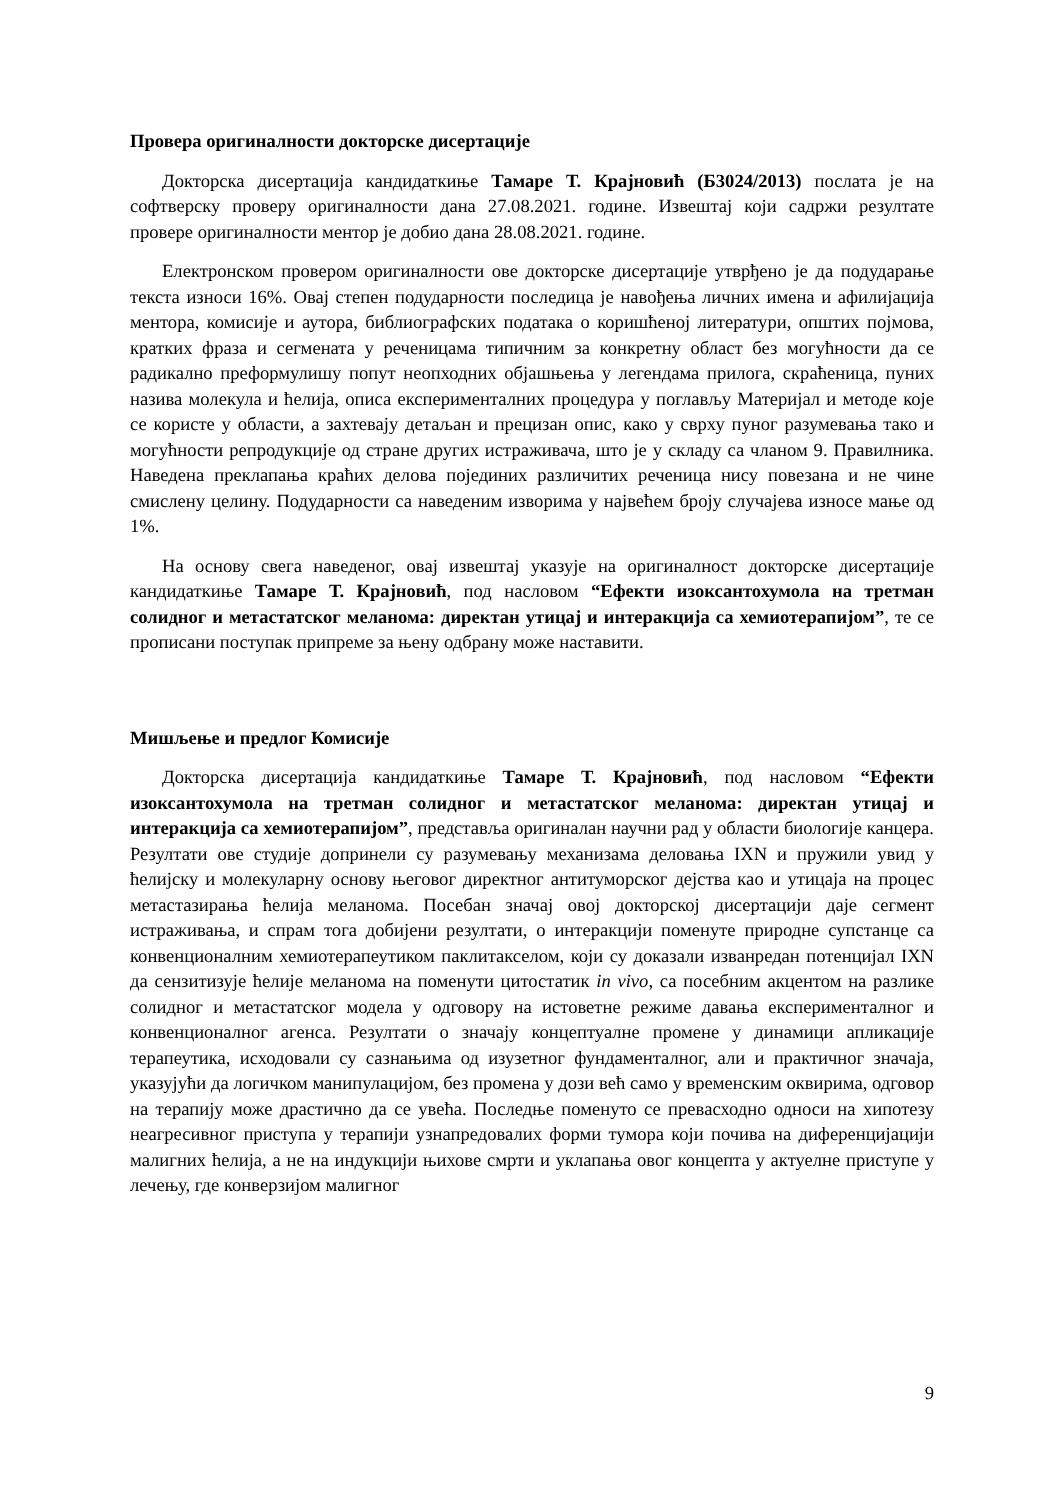Провера оригиналности докторске дисертације
Докторска дисертација кандидаткиње Тамаре Т. Крајновић (Б3024/2013) послата је на софтверску проверу оригиналности дана 27.08.2021. године. Извештај који садржи резултате провере оригиналности ментор је добио дана 28.08.2021. године.
Електронском провером оригиналности ове докторске дисертације утврђено је да подударање текста износи 16%. Овај степен подударности последица је навођења личних имена и афилијација ментора, комисије и аутора, библиографских података о коришћеној литератури, општих појмова, кратких фраза и сегмената у реченицама типичним за конкретну област без могућности да се радикално преформулишу попут неопходних објашњења у легендама прилога, скраћеница, пуних назива молекула и ћелија, описа експерименталних процедура у поглављу Материјал и методе које се користе у области, а захтевају детаљан и прецизан опис, како у сврху пуног разумевања тако и могућности репродукције од стране других истраживача, што је у складу са чланом 9. Правилника. Наведена преклапања краћих делова појединих различитих реченица нису повезана и не чине смислену целину. Подударности са наведеним изворима у највећем броју случајева износе мање од 1%.
На основу свега наведеног, овај извештај указује на оригиналност докторске дисертације кандидаткиње Тамаре Т. Крајновић, под насловом “Ефекти изоксантохумола на третман солидног и метастатског меланома: директан утицај и интеракција са хемиотерапијом”, те се прописани поступак припреме за њену одбрану може наставити.
Мишљење и предлог Комисије
Докторска дисертација кандидаткиње Тамаре Т. Крајновић, под насловом “Ефекти изоксантохумола на третман солидног и метастатског меланома: директан утицај и интеракција са хемиотерапијом”, представља оригиналан научни рад у области биологије канцера. Резултати ове студије допринели су разумевању механизама деловања IXN и пружили увид у ћелијску и молекуларну основу његовог директног антитуморског дејства као и утицаја на процес метастазирања ћелија меланома. Посебан значај овој докторској дисертацији даје сегмент истраживања, и спрам тога добијени резултати, о интеракцији поменуте природне супстанце са конвенционалним хемиотерапеутиком паклитакселом, који су доказали изванредан потенцијал IXN да сензитизује ћелије меланома на поменути цитостатик in vivo, са посебним акцентом на разлике солидног и метастатског модела у одговору на истоветне режиме давања експерименталног и конвенционалног агенса. Резултати о значају концептуалне промене у динамици апликације терапеутика, исходовали су сазнањима од изузетног фундаменталног, али и практичног значаја, указујући да логичком манипулацијом, без промена у дози већ само у временским оквирима, одговор на терапију може драстично да се увећа. Последње поменуто се превасходно односи на хипотезу неагресивног приступа у терапији узнапредовалих форми тумора који почива на диференцијацији малигних ћелија, а не на индукцији њихове смрти и уклапања овог концепта у актуелне приступе у лечењу, где конверзијом малигног
9